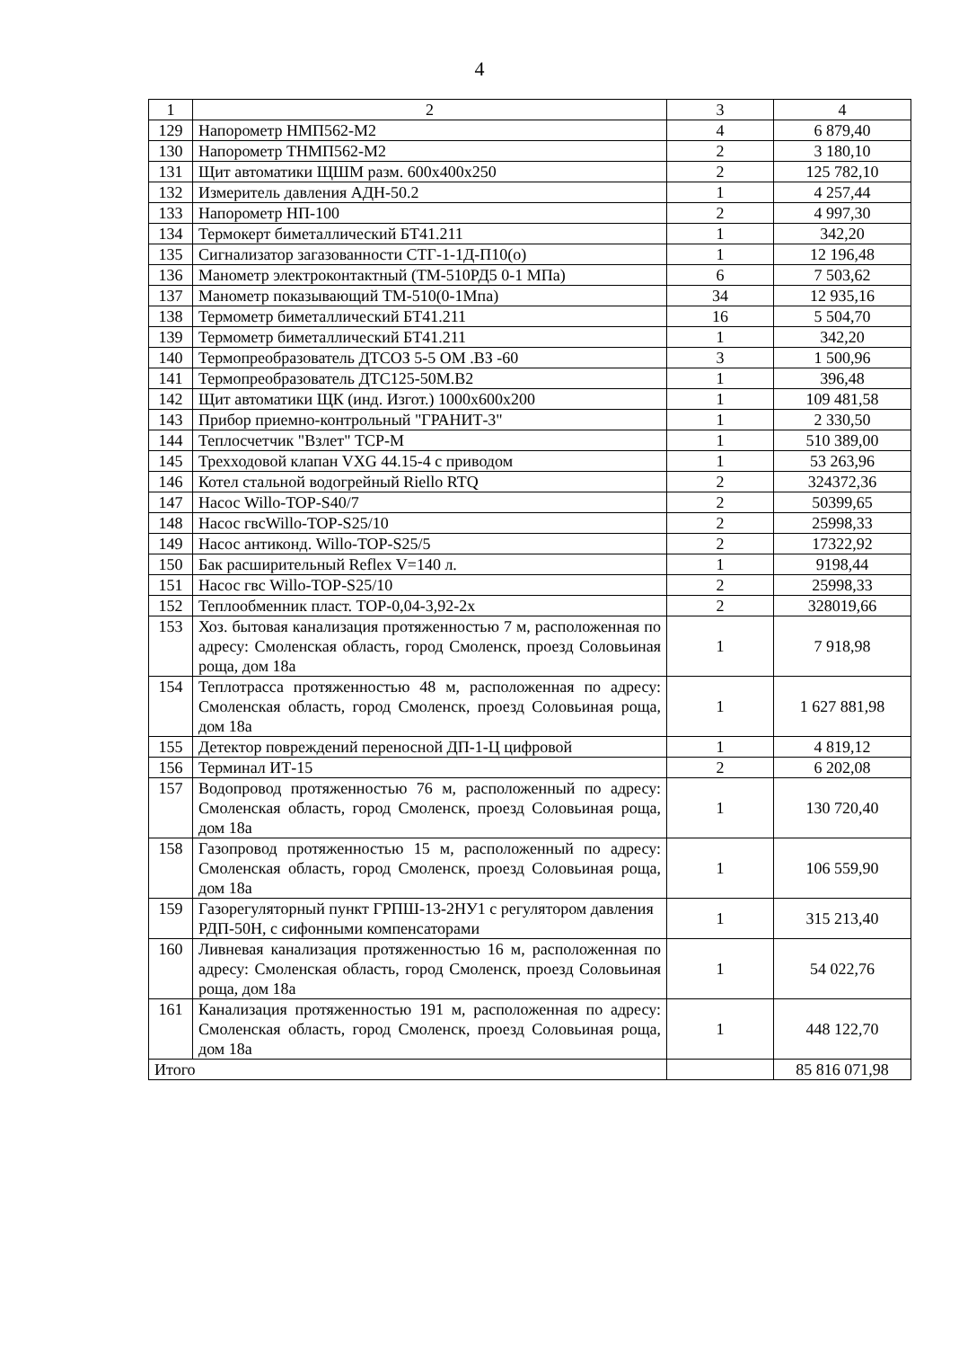4
| 1 | 2 | 3 | 4 |
| 129 | Напорометр НМП562-М2 | 4 | 6 879,40 |
| 130 | Напорометр ТНМП562-М2 | 2 | 3 180,10 |
| 131 | Щит автоматики ЩШМ разм. 600х400х250 | 2 | 125 782,10 |
| 132 | Измеритель давления АДН-50.2 | 1 | 4 257,44 |
| 133 | Напорометр НП-100 | 2 | 4 997,30 |
| 134 | Термокерт биметаллический БТ41.211 | 1 | 342,20 |
| 135 | Сигнализатор загазованности СТГ-1-1Д-П10(о) | 1 | 12 196,48 |
| 136 | Манометр электроконтактный (ТМ-510РД5 0-1 МПа) | 6 | 7 503,62 |
| 137 | Манометр показывающий ТМ-510(0-1Мпа) | 34 | 12 935,16 |
| 138 | Термометр биметаллический БТ41.211 | 16 | 5 504,70 |
| 139 | Термометр биметаллический БТ41.211 | 1 | 342,20 |
| 140 | Термопреобразователь ДТСОЗ 5-5 ОМ .ВЗ -60 | 3 | 1 500,96 |
| 141 | Термопреобразователь ДТС125-50М.В2 | 1 | 396,48 |
| 142 | Щит автоматики ЩК (инд. Изгот.) 1000х600х200 | 1 | 109 481,58 |
| 143 | Прибор приемно-контрольный "ГРАНИТ-3" | 1 | 2 330,50 |
| 144 | Теплосчетчик "Взлет" ТСР-М | 1 | 510 389,00 |
| 145 | Трехходовой клапан VXG 44.15-4 с приводом | 1 | 53 263,96 |
| 146 | Котел стальной водогрейный Riello RTQ | 2 | 324372,36 |
| 147 | Насос Willo-TOP-S40/7 | 2 | 50399,65 |
| 148 | Насос гвсWillo-TOP-S25/10 | 2 | 25998,33 |
| 149 | Насос антиконд. Willo-TOP-S25/5 | 2 | 17322,92 |
| 150 | Бак расширительный Reflex V=140 л. | 1 | 9198,44 |
| 151 | Насос гвс Willo-TOP-S25/10 | 2 | 25998,33 |
| 152 | Теплообменник пласт. ТОР-0,04-3,92-2х | 2 | 328019,66 |
| 153 | Хоз. бытовая канализация протяженностью 7 м, расположенная по адресу: Смоленская область, город Смоленск, проезд Соловьиная роща, дом 18а | 1 | 7 918,98 |
| 154 | Теплотрасса протяженностью 48 м, расположенная по адресу: Смоленская область, город Смоленск, проезд Соловьиная роща, дом 18а | 1 | 1 627 881,98 |
| 155 | Детектор повреждений переносной ДП-1-Ц цифровой | 1 | 4 819,12 |
| 156 | Терминал ИТ-15 | 2 | 6 202,08 |
| 157 | Водопровод протяженностью 76 м, расположенный по адресу: Смоленская область, город Смоленск, проезд Соловьиная роща, дом 18а | 1 | 130 720,40 |
| 158 | Газопровод протяженностью 15 м, расположенный по адресу: Смоленская область, город Смоленск, проезд Соловьиная роща, дом 18а | 1 | 106 559,90 |
| 159 | Газорегуляторный пункт ГРПШ-13-2НУ1 с регулятором давления РДП-50Н, с сифонными компенсаторами | 1 | 315 213,40 |
| 160 | Ливневая канализация протяженностью 16 м, расположенная по адресу: Смоленская область, город Смоленск, проезд Соловьиная роща, дом 18а | 1 | 54 022,76 |
| 161 | Канализация протяженностью 191 м, расположенная по адресу: Смоленская область, город Смоленск, проезд Соловьиная роща, дом 18а | 1 | 448 122,70 |
| Итого | | | 85 816 071,98 |